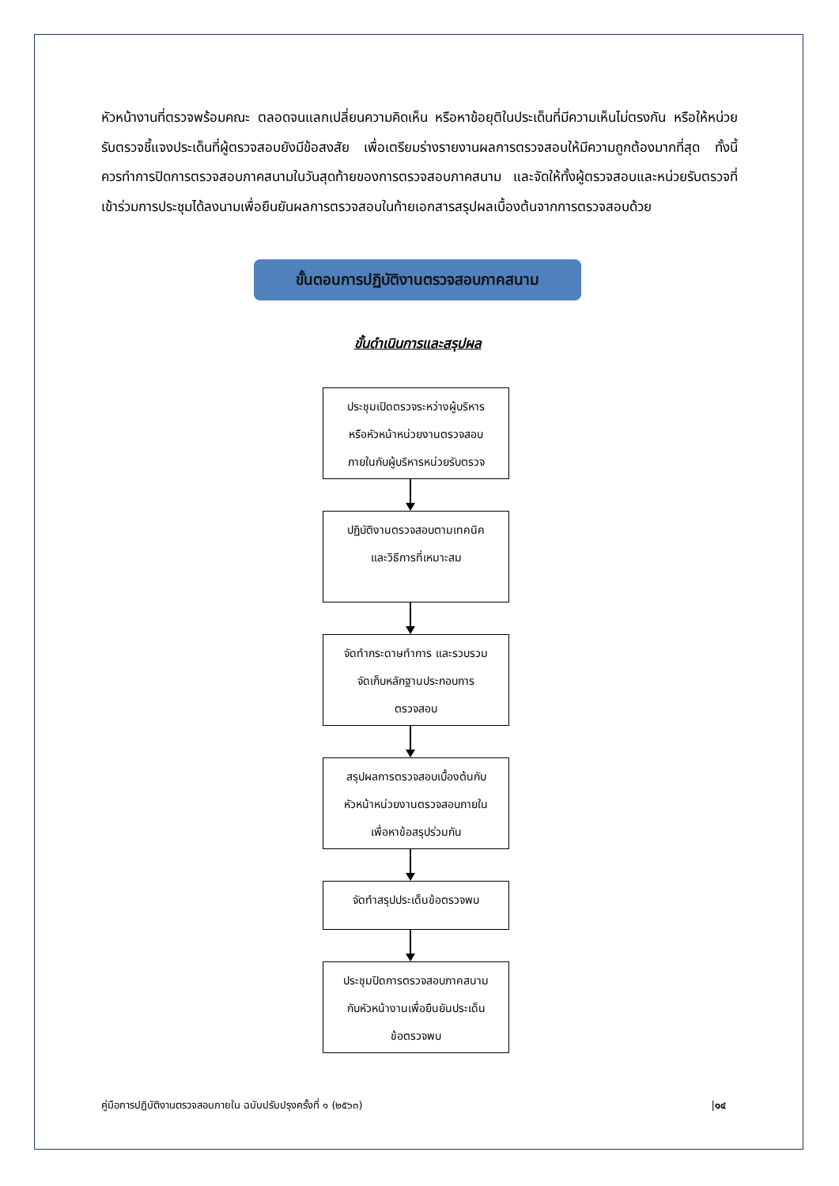หัวหน้างานที่ตรวจพร้อมคณะ ตลอดจนแลกเปลี่ยนความคิดเห็น หรือหาข้อยุติในประเด็นที่มีความเห็นไม่ตรงกัน หรือให้หน่วยรับตรวจชี้แจงประเด็นที่ผู้ตรวจสอบยังมีข้อสงสัย เพื่อเตรียมร่างรายงานผลการตรวจสอบให้มีความถูกต้องมากที่สุด ทั้งนี้ ควรทำการปิดการตรวจสอบภาคสนามในวันสุดท้ายของการตรวจสอบภาคสนาม และจัดให้ทั้งผู้ตรวจสอบและหน่วยรับตรวจที่เข้าร่วมการประชุมได้ลงนามเพื่อยืนยันผลการตรวจสอบในท้ายเอกสารสรุปผลเบื้องต้นจากการตรวจสอบด้วย
ขั้นตอนการปฏิบัติงานตรวจสอบภาคสนาม
ขั้นดำเนินการและสรุปผล
ประชุมเปิดตรวจระหว่างผู้บริหาร
หรือหัวหน้าหน่วยงานตรวจสอบ
ภายในกับผู้บริหารหน่วยรับตรวจ
ปฏิบัติงานตรวจสอบตามเทคนิค
และวิธีการที่เหมาะสม
จัดทำกระดาษทำการ และรวบรวม
จัดเก็บหลักฐานประกอบการ
ตรวจสอบ
สรุปผลการตรวจสอบเบื้องต้นกับ
หัวหน้าหน่วยงานตรวจสอบภายใน
เพื่อหาข้อสรุปร่วมกัน
จัดทำสรุปประเด็นข้อตรวจพบ
ประชุมปิดการตรวจสอบภาคสนาม
กับหัวหน้างานเพื่อยืนยันประเด็น
ข้อตรวจพบ
คู่มือการปฏิบัติงานตรวจสอบภายใน ฉบับปรับปรุงครั้งที่ ๑ (๒๕๖๓) |๑๔